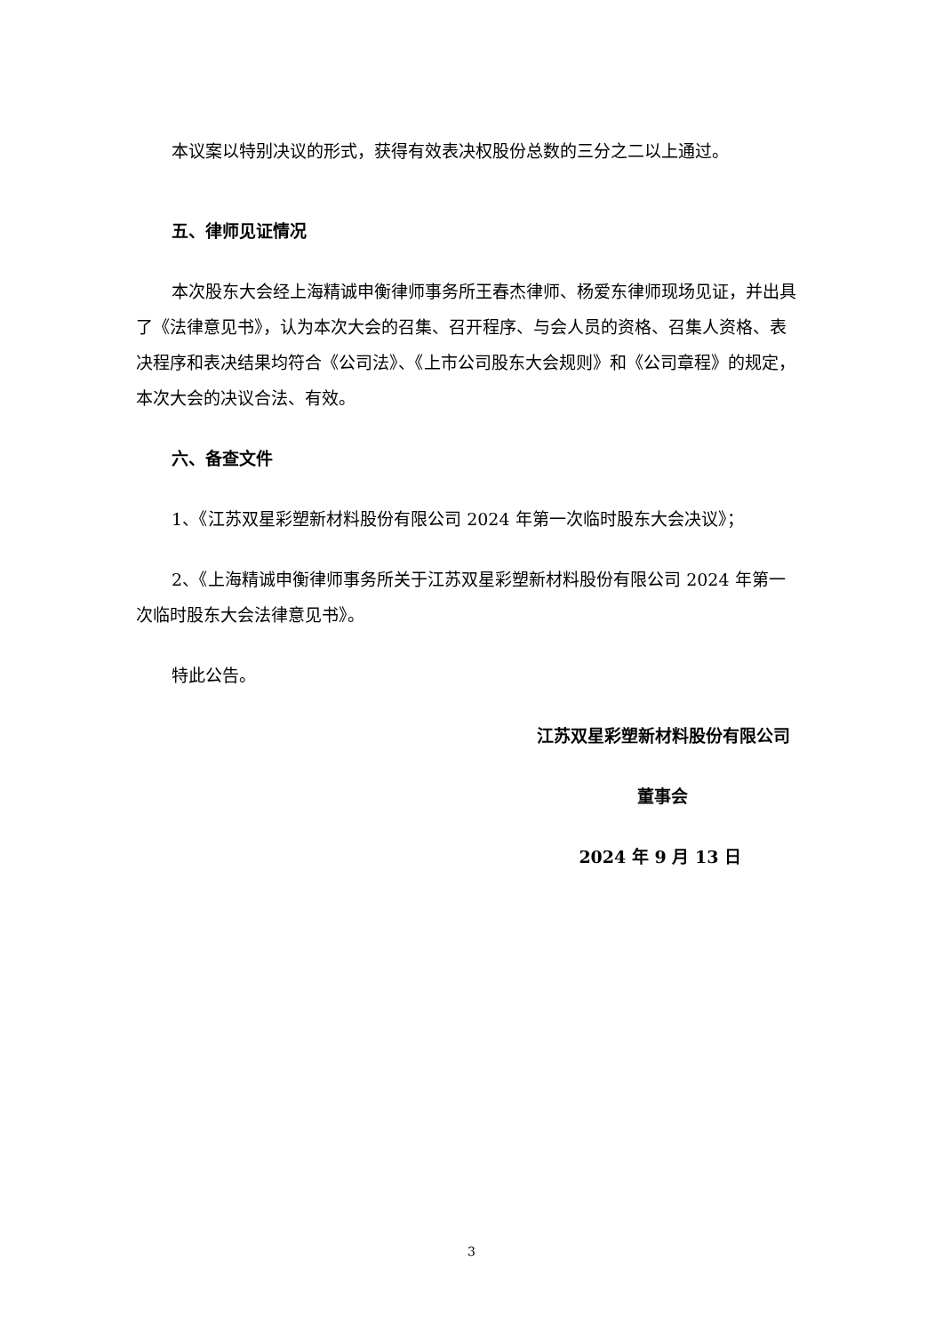本议案以特别决议的形式，获得有效表决权股份总数的三分之二以上通过。
五、律师见证情况
本次股东大会经上海精诚申衡律师事务所王春杰律师、杨爱东律师现场见证，并出具了《法律意见书》，认为本次大会的召集、召开程序、与会人员的资格、召集人资格、表决程序和表决结果均符合《公司法》、《上市公司股东大会规则》和《公司章程》的规定，本次大会的决议合法、有效。
六、备查文件
1、《江苏双星彩塑新材料股份有限公司 2024 年第一次临时股东大会决议》；
2、《上海精诚申衡律师事务所关于江苏双星彩塑新材料股份有限公司 2024 年第一次临时股东大会法律意见书》。
特此公告。
江苏双星彩塑新材料股份有限公司
董事会
2024 年 9 月 13 日
3